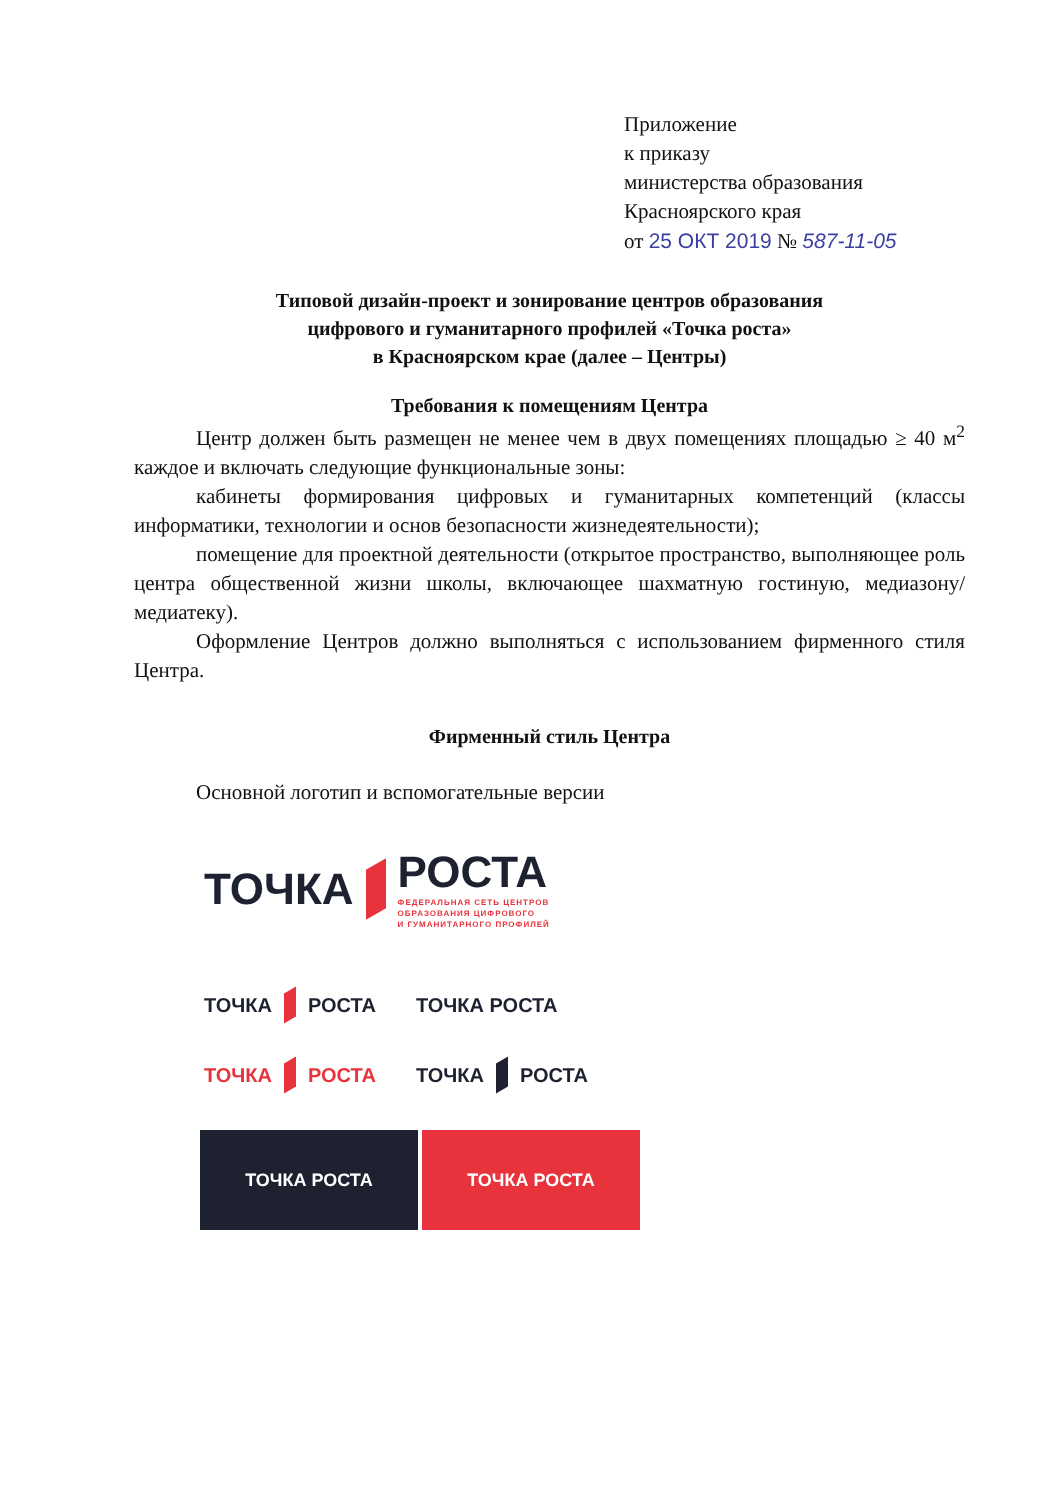Приложение
к приказу
министерства образования
Красноярского края
от 25 ОКТ 2019 № 587-11-05
Типовой дизайн-проект и зонирование центров образования
цифрового и гуманитарного профилей «Точка роста»
в Красноярском крае (далее – Центры)
Требования к помещениям Центра
Центр должен быть размещен не менее чем в двух помещениях площадью ≥ 40 м<sup>2</sup> каждое и включать следующие функциональные зоны:
кабинеты формирования цифровых и гуманитарных компетенций (классы информатики, технологии и основ безопасности жизнедеятельности);
помещение для проектной деятельности (открытое пространство, выполняющее роль центра общественной жизни школы, включающее шахматную гостиную, медиазону/медиатеку).
Оформление Центров должно выполняться с использованием фирменного стиля Центра.
Фирменный стиль Центра
Основной логотип и вспомогательные версии
ТОЧКА
РОСТА
ФЕДЕРАЛЬНАЯ СЕТЬ ЦЕНТРОВ
ОБРАЗОВАНИЯ ЦИФРОВОГО
И ГУМАНИТАРНОГО ПРОФИЛЕЙ
ТОЧКА РОСТА ТОЧКА РОСТА
ТОЧКА РОСТА ТОЧКА РОСТА
ТОЧКА РОСТА ТОЧКА РОСТА